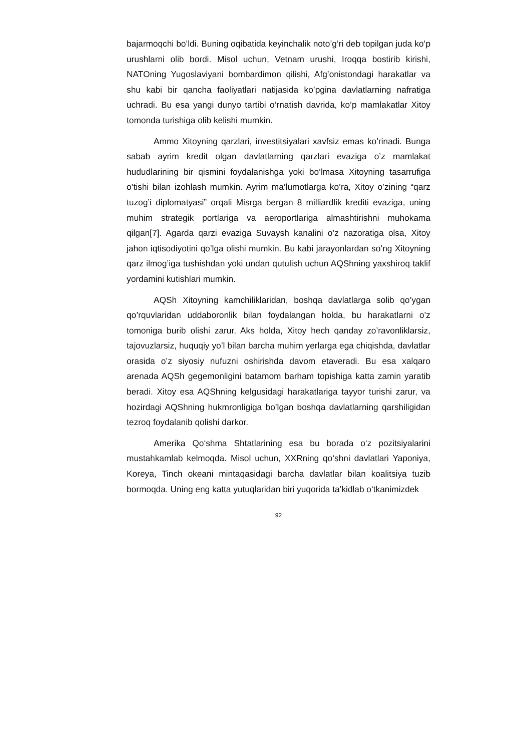bajarmoqchi bo’ldi. Buning oqibatida keyinchalik noto’g’ri deb topilgan juda ko’p urushlarni olib bordi. Misol uchun, Vetnam urushi, Iroqqa bostirib kirishi, NATOning Yugoslaviyani bombardimon qilishi, Afg’onistondagi harakatlar va shu kabi bir qancha faoliyatlari natijasida ko’pgina davlatlarning nafratiga uchradi. Bu esa yangi dunyo tartibi o’rnatish davrida, ko’p mamlakatlar Xitoy tomonda turishiga olib kelishi mumkin.
Ammo Xitoyning qarzlari, investitsiyalari xavfsiz emas ko’rinadi. Bunga sabab ayrim kredit olgan davlatlarning qarzlari evaziga o’z mamlakat hududlarining bir qismini foydalanishga yoki bo’lmasa Xitoyning tasarrufiga o’tishi bilan izohlash mumkin. Ayrim ma’lumotlarga ko’ra, Xitoy o’zining “qarz tuzog’i diplomatyasi” orqali Misrga bergan 8 milliardlik krediti evaziga, uning muhim strategik portlariga va aeroportlariga almashtirishni muhokama qilgan[7]. Agarda qarzi evaziga Suvaysh kanalini o’z nazoratiga olsa, Xitoy jahon iqtisodiyotini qo’lga olishi mumkin. Bu kabi jarayonlardan so’ng Xitoyning qarz ilmog’iga tushishdan yoki undan qutulish uchun AQShning yaxshiroq taklif yordamini kutishlari mumkin.
AQSh Xitoyning kamchiliklaridan, boshqa davlatlarga solib qo’ygan qo’rquvlaridan uddaboronlik bilan foydalangan holda, bu harakatlarni o’z tomoniga burib olishi zarur. Aks holda, Xitoy hech qanday zo’ravonliklarsiz, tajovuzlarsiz, huquqiy yo’l bilan barcha muhim yerlarga ega chiqishda, davlatlar orasida o’z siyosiy nufuzni oshirishda davom etaveradi. Bu esa xalqaro arenada AQSh gegemonligini batamom barham topishiga katta zamin yaratib beradi. Xitoy esa AQShning kelgusidagi harakatlariga tayyor turishi zarur, va hozirdagi AQShning hukmronligiga bo’lgan boshqa davlatlarning qarshiligidan tezroq foydalanib qolishi darkor.
Amerika Qo‘shma Shtatlarining esa bu borada o‘z pozitsiyalarini mustahkamlab kelmoqda. Misol uchun, XXRning qo‘shni davlatlari Yaponiya, Koreya, Tinch okeani mintaqasidagi barcha davlatlar bilan koalitsiya tuzib bormoqda. Uning eng katta yutuqlaridan biri yuqorida ta’kidlab o‘tkanimizdek
92